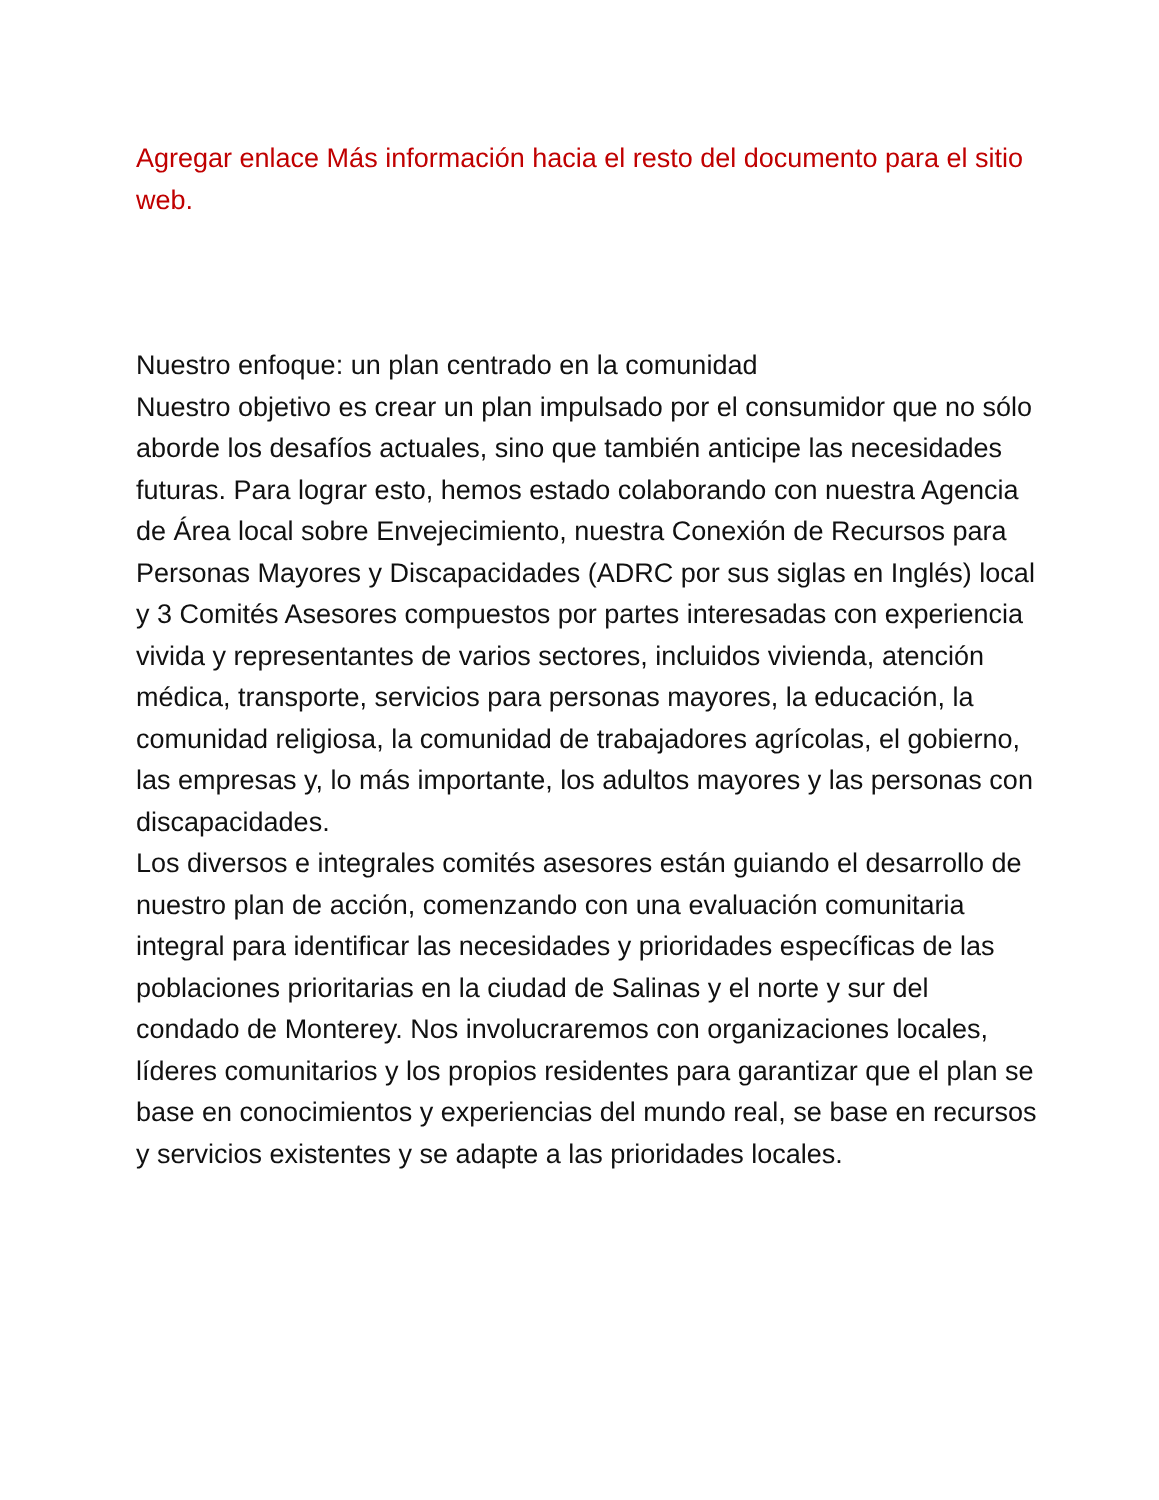Agregar enlace Más información hacia el resto del documento para el sitio web.
Nuestro enfoque: un plan centrado en la comunidad
Nuestro objetivo es crear un plan impulsado por el consumidor que no sólo aborde los desafíos actuales, sino que también anticipe las necesidades futuras. Para lograr esto, hemos estado colaborando con nuestra Agencia de Área local sobre Envejecimiento, nuestra Conexión de Recursos para Personas Mayores y Discapacidades (ADRC por sus siglas en Inglés) local y 3 Comités Asesores compuestos por partes interesadas con experiencia vivida y representantes de varios sectores, incluidos vivienda, atención médica, transporte, servicios para personas mayores, la educación, la comunidad religiosa, la comunidad de trabajadores agrícolas, el gobierno, las empresas y, lo más importante, los adultos mayores y las personas con discapacidades.
Los diversos e integrales comités asesores están guiando el desarrollo de nuestro plan de acción, comenzando con una evaluación comunitaria integral para identificar las necesidades y prioridades específicas de las poblaciones prioritarias en la ciudad de Salinas y el norte y sur del condado de Monterey. Nos involucraremos con organizaciones locales, líderes comunitarios y los propios residentes para garantizar que el plan se base en conocimientos y experiencias del mundo real, se base en recursos y servicios existentes y se adapte a las prioridades locales.